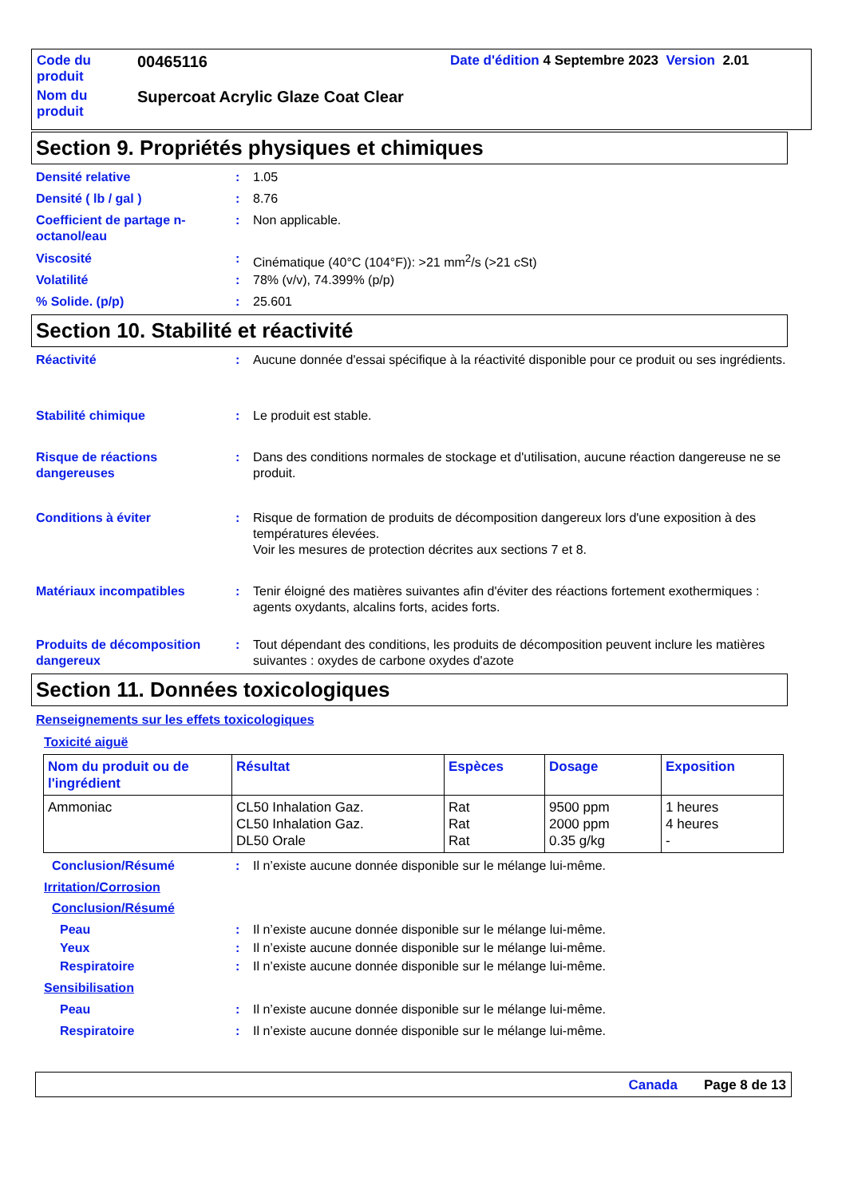Code du produit
00465116
Date d'édition 4 Septembre 2023 Version 2.01
Nom du produit
Supercoat Acrylic Glaze Coat Clear
Section 9. Propriétés physiques et chimiques
Densité relative : 1.05
Densité ( lb / gal ) : 8.76
Coefficient de partage n-octanol/eau
: Non applicable.
Viscosité : Cinématique (40°C (104°F)): >21 mm<sup>2</sup>/s (>21 cSt)
Volatilité : 78% (v/v), 74.399% (p/p)
% Solide. (p/p) : 25.601
Section 10. Stabilité et réactivité
Réactivité : Aucune donnée d'essai spécifique à la réactivité disponible pour ce produit ou ses ingrédients.
Stabilité chimique : Le produit est stable.
Risque de réactions dangereuses
: Dans des conditions normales de stockage et d'utilisation, aucune réaction dangereuse ne se produit.
Conditions à éviter : Risque de formation de produits de décomposition dangereux lors d'une exposition à des températures élevées.
Voir les mesures de protection décrites aux sections 7 et 8.
Matériaux incompatibles : Tenir éloigné des matières suivantes afin d'éviter des réactions fortement exothermiques : agents oxydants, alcalins forts, acides forts.
Produits de décomposition dangereux
: Tout dépendant des conditions, les produits de décomposition peuvent inclure les matières suivantes : oxydes de carbone oxydes d'azote
Section 11. Données toxicologiques
Renseignements sur les effets toxicologiques
Toxicité aiguë
| Nom du produit ou de l'ingrédient | Résultat | Espèces | Dosage | Exposition |
| --- | --- | --- | --- | --- |
| Ammoniac | CL50 Inhalation Gaz. CL50 Inhalation Gaz. DL50 Orale | Rat Rat Rat | 9500 ppm 2000 ppm 0.35 g/kg | 1 heures 4 heures - |
Conclusion/Résumé : Il n’existe aucune donnée disponible sur le mélange lui-même.
Irritation/Corrosion
Conclusion/Résumé
Peau : Il n’existe aucune donnée disponible sur le mélange lui-même.
Yeux : Il n’existe aucune donnée disponible sur le mélange lui-même.
Respiratoire : Il n’existe aucune donnée disponible sur le mélange lui-même.
Sensibilisation
Peau : Il n’existe aucune donnée disponible sur le mélange lui-même.
Respiratoire : Il n’existe aucune donnée disponible sur le mélange lui-même.
Canada Page 8 de 13